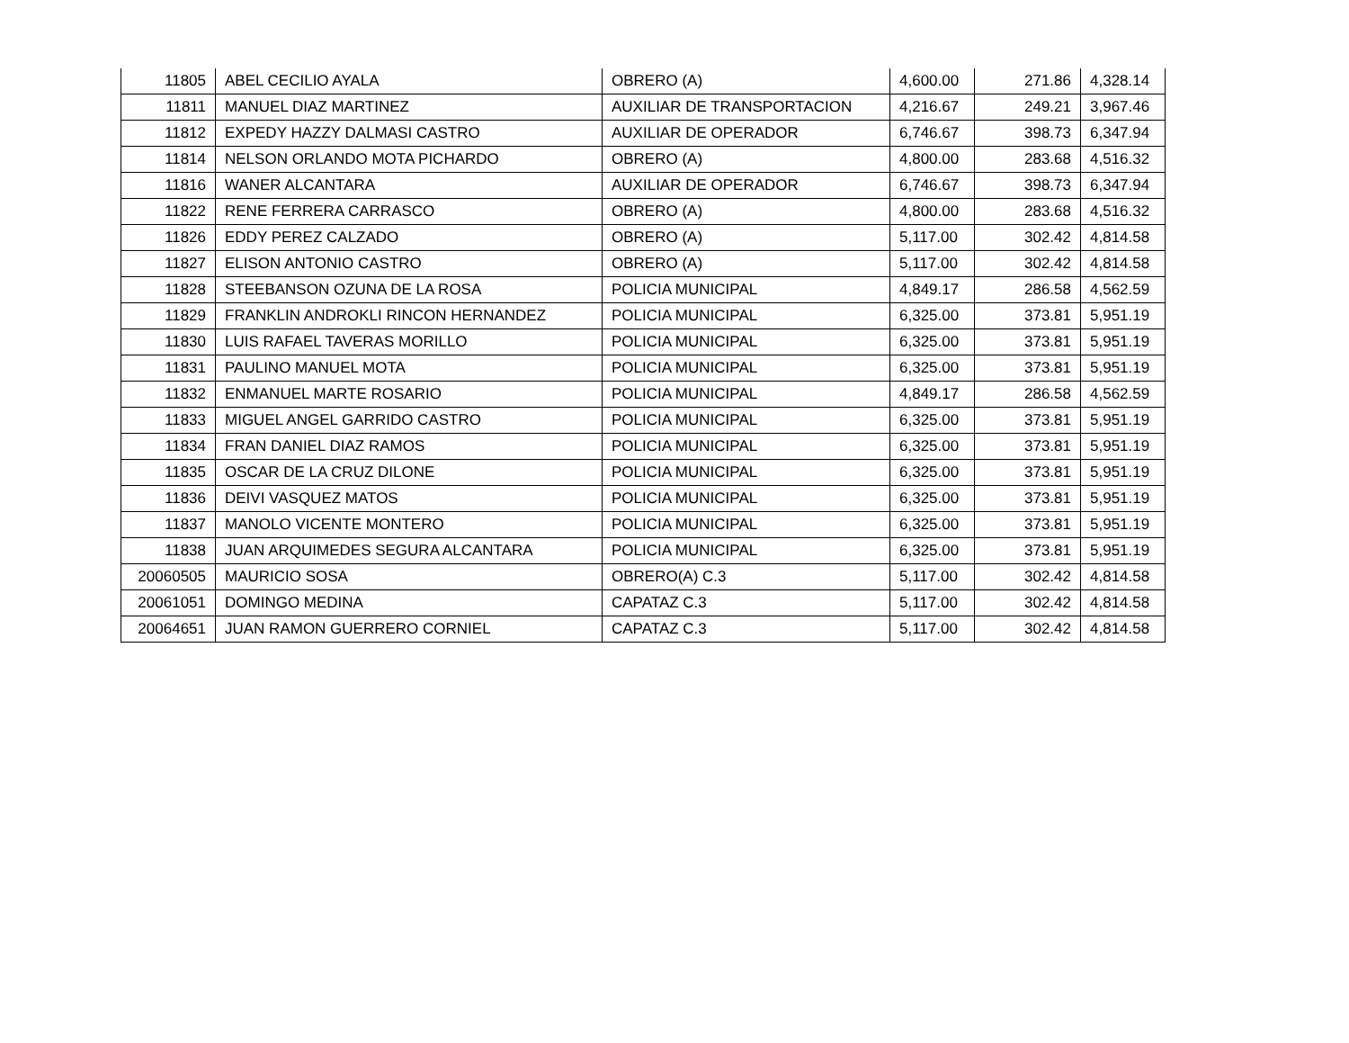| 11805 | ABEL CECILIO AYALA | OBRERO (A) | 4,600.00 | 271.86 | 4,328.14 |
| 11811 | MANUEL DIAZ MARTINEZ | AUXILIAR DE TRANSPORTACION | 4,216.67 | 249.21 | 3,967.46 |
| 11812 | EXPEDY HAZZY DALMASI CASTRO | AUXILIAR DE OPERADOR | 6,746.67 | 398.73 | 6,347.94 |
| 11814 | NELSON ORLANDO MOTA PICHARDO | OBRERO (A) | 4,800.00 | 283.68 | 4,516.32 |
| 11816 | WANER ALCANTARA | AUXILIAR DE OPERADOR | 6,746.67 | 398.73 | 6,347.94 |
| 11822 | RENE FERRERA CARRASCO | OBRERO (A) | 4,800.00 | 283.68 | 4,516.32 |
| 11826 | EDDY PEREZ CALZADO | OBRERO (A) | 5,117.00 | 302.42 | 4,814.58 |
| 11827 | ELISON ANTONIO CASTRO | OBRERO (A) | 5,117.00 | 302.42 | 4,814.58 |
| 11828 | STEEBANSON OZUNA DE LA ROSA | POLICIA MUNICIPAL | 4,849.17 | 286.58 | 4,562.59 |
| 11829 | FRANKLIN ANDROKLI RINCON HERNANDEZ | POLICIA MUNICIPAL | 6,325.00 | 373.81 | 5,951.19 |
| 11830 | LUIS RAFAEL TAVERAS MORILLO | POLICIA MUNICIPAL | 6,325.00 | 373.81 | 5,951.19 |
| 11831 | PAULINO MANUEL MOTA | POLICIA MUNICIPAL | 6,325.00 | 373.81 | 5,951.19 |
| 11832 | ENMANUEL MARTE ROSARIO | POLICIA MUNICIPAL | 4,849.17 | 286.58 | 4,562.59 |
| 11833 | MIGUEL ANGEL GARRIDO CASTRO | POLICIA MUNICIPAL | 6,325.00 | 373.81 | 5,951.19 |
| 11834 | FRAN DANIEL DIAZ RAMOS | POLICIA MUNICIPAL | 6,325.00 | 373.81 | 5,951.19 |
| 11835 | OSCAR DE LA CRUZ DILONE | POLICIA MUNICIPAL | 6,325.00 | 373.81 | 5,951.19 |
| 11836 | DEIVI VASQUEZ MATOS | POLICIA MUNICIPAL | 6,325.00 | 373.81 | 5,951.19 |
| 11837 | MANOLO VICENTE MONTERO | POLICIA MUNICIPAL | 6,325.00 | 373.81 | 5,951.19 |
| 11838 | JUAN ARQUIMEDES SEGURA ALCANTARA | POLICIA MUNICIPAL | 6,325.00 | 373.81 | 5,951.19 |
| 20060505 | MAURICIO SOSA | OBRERO(A) C.3 | 5,117.00 | 302.42 | 4,814.58 |
| 20061051 | DOMINGO MEDINA | CAPATAZ C.3 | 5,117.00 | 302.42 | 4,814.58 |
| 20064651 | JUAN RAMON GUERRERO CORNIEL | CAPATAZ C.3 | 5,117.00 | 302.42 | 4,814.58 |